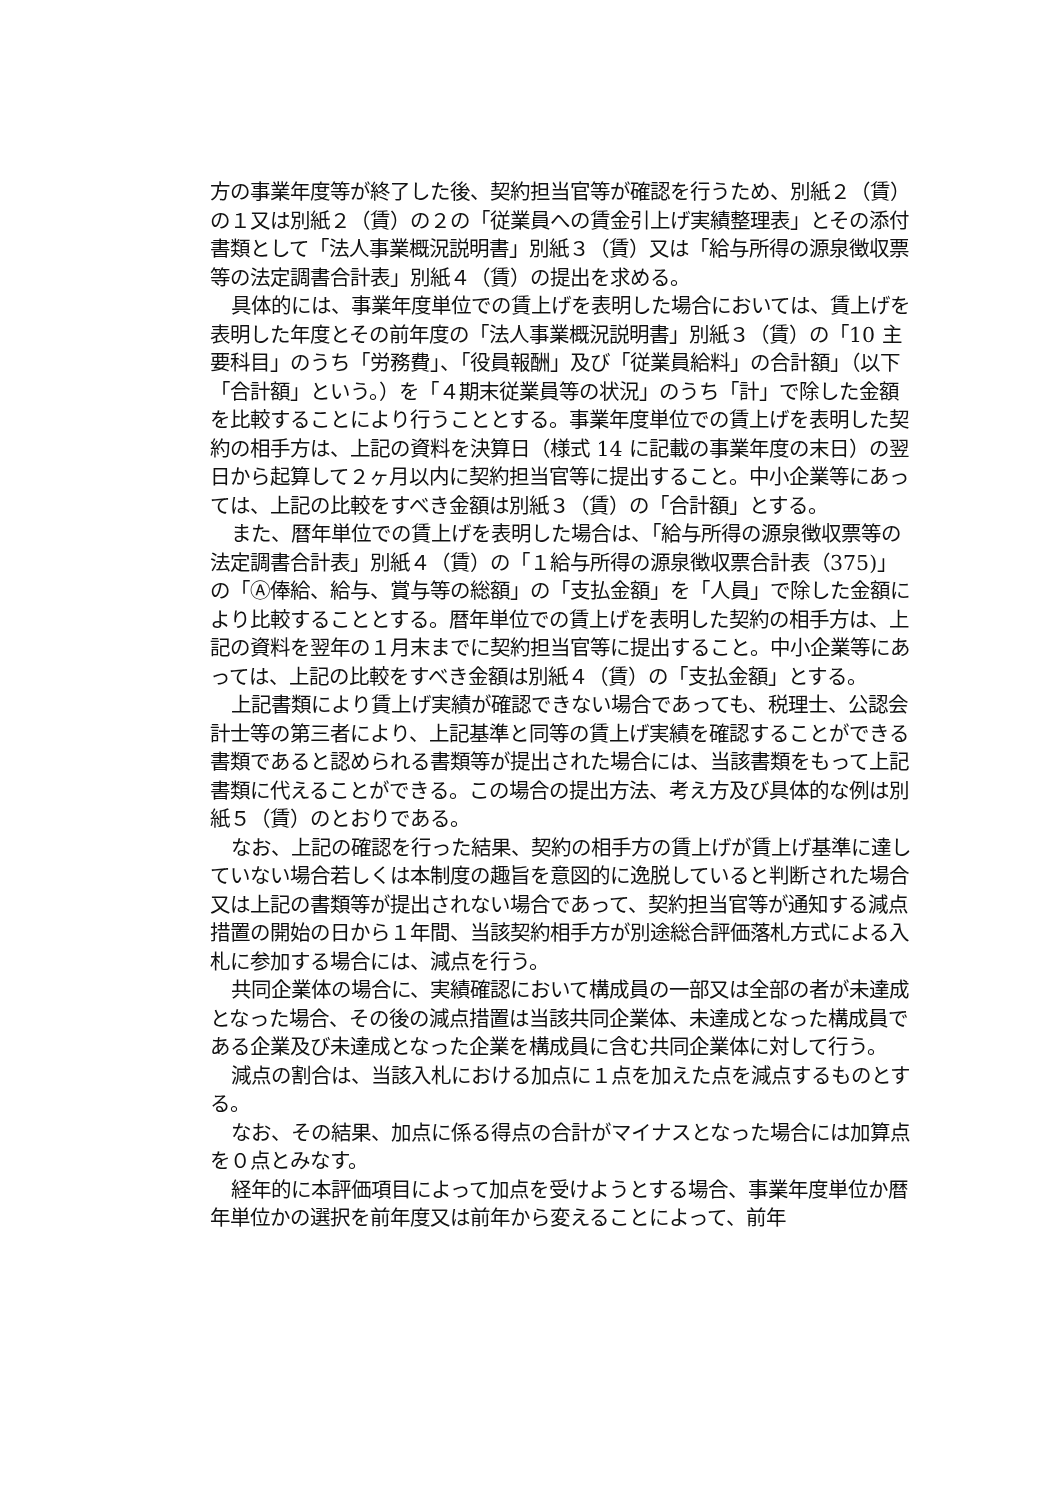方の事業年度等が終了した後、契約担当官等が確認を行うため、別紙２（賃）の１又は別紙２（賃）の２の「従業員への賃金引上げ実績整理表」とその添付書類として「法人事業概況説明書」別紙３（賃）又は「給与所得の源泉徴収票等の法定調書合計表」別紙４（賃）の提出を求める。
具体的には、事業年度単位での賃上げを表明した場合においては、賃上げを表明した年度とその前年度の「法人事業概況説明書」別紙３（賃）の「10 主要科目」のうち「労務費」、「役員報酬」及び「従業員給料」の合計額」（以下「合計額」という。）を「４期末従業員等の状況」のうち「計」で除した金額を比較することにより行うこととする。事業年度単位での賃上げを表明した契約の相手方は、上記の資料を決算日（様式 14 に記載の事業年度の末日）の翌日から起算して２ヶ月以内に契約担当官等に提出すること。中小企業等にあっては、上記の比較をすべき金額は別紙３（賃）の「合計額」とする。
また、暦年単位での賃上げを表明した場合は、「給与所得の源泉徴収票等の法定調書合計表」別紙４（賃）の「１給与所得の源泉徴収票合計表（375)」の「Ⓐ俸給、給与、賞与等の総額」の「支払金額」を「人員」で除した金額により比較することとする。暦年単位での賃上げを表明した契約の相手方は、上記の資料を翌年の１月末までに契約担当官等に提出すること。中小企業等にあっては、上記の比較をすべき金額は別紙４（賃）の「支払金額」とする。
上記書類により賃上げ実績が確認できない場合であっても、税理士、公認会計士等の第三者により、上記基準と同等の賃上げ実績を確認することができる書類であると認められる書類等が提出された場合には、当該書類をもって上記書類に代えることができる。この場合の提出方法、考え方及び具体的な例は別紙５（賃）のとおりである。
なお、上記の確認を行った結果、契約の相手方の賃上げが賃上げ基準に達していない場合若しくは本制度の趣旨を意図的に逸脱していると判断された場合又は上記の書類等が提出されない場合であって、契約担当官等が通知する減点措置の開始の日から１年間、当該契約相手方が別途総合評価落札方式による入札に参加する場合には、減点を行う。
共同企業体の場合に、実績確認において構成員の一部又は全部の者が未達成となった場合、その後の減点措置は当該共同企業体、未達成となった構成員である企業及び未達成となった企業を構成員に含む共同企業体に対して行う。
減点の割合は、当該入札における加点に１点を加えた点を減点するものとする。
なお、その結果、加点に係る得点の合計がマイナスとなった場合には加算点を０点とみなす。
経年的に本評価項目によって加点を受けようとする場合、事業年度単位か暦年単位かの選択を前年度又は前年から変えることによって、前年